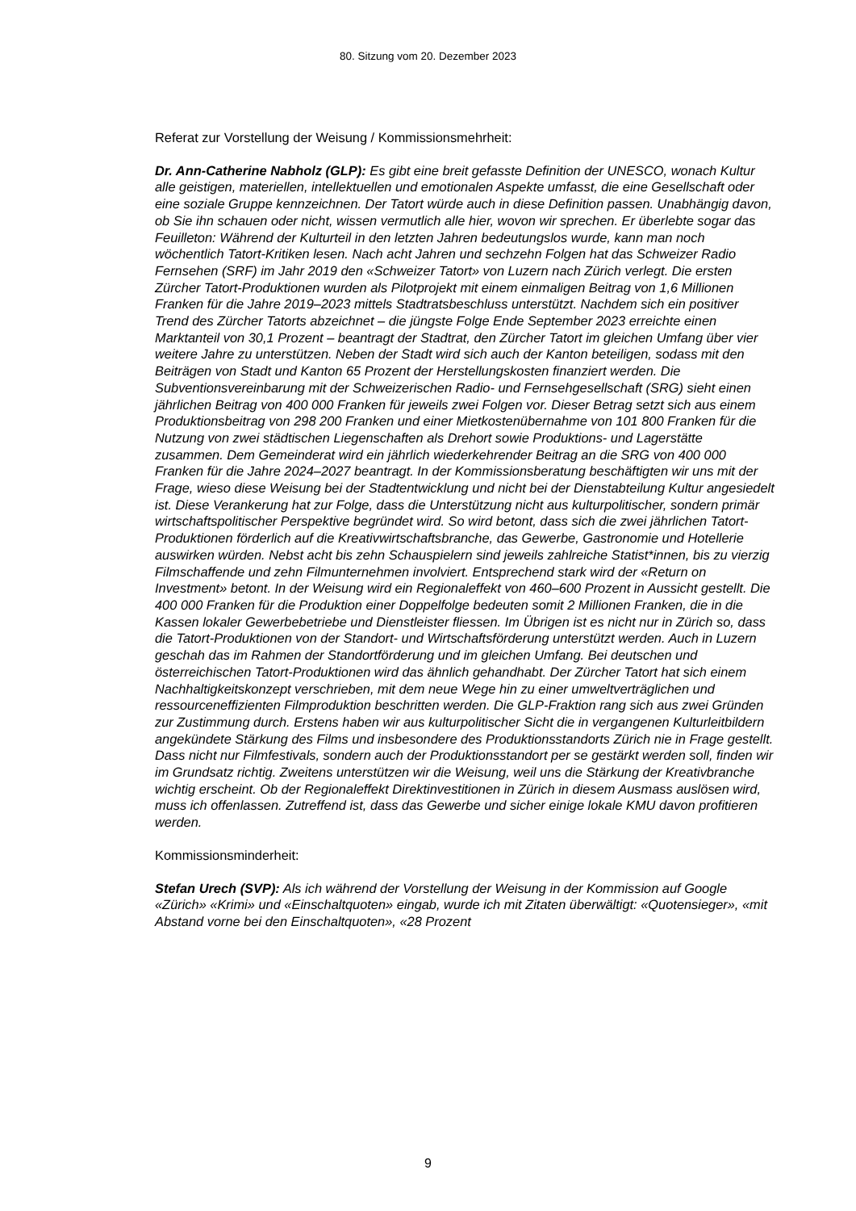80. Sitzung vom 20. Dezember 2023
Referat zur Vorstellung der Weisung / Kommissionsmehrheit:
Dr. Ann-Catherine Nabholz (GLP): Es gibt eine breit gefasste Definition der UNESCO, wonach Kultur alle geistigen, materiellen, intellektuellen und emotionalen Aspekte umfasst, die eine Gesellschaft oder eine soziale Gruppe kennzeichnen. Der Tatort würde auch in diese Definition passen. Unabhängig davon, ob Sie ihn schauen oder nicht, wissen vermutlich alle hier, wovon wir sprechen. Er überlebte sogar das Feuilleton: Während der Kulturteil in den letzten Jahren bedeutungslos wurde, kann man noch wöchentlich Tatort-Kritiken lesen. Nach acht Jahren und sechzehn Folgen hat das Schweizer Radio Fernsehen (SRF) im Jahr 2019 den «Schweizer Tatort» von Luzern nach Zürich verlegt. Die ersten Zürcher Tatort-Produktionen wurden als Pilotprojekt mit einem einmaligen Beitrag von 1,6 Millionen Franken für die Jahre 2019–2023 mittels Stadtratsbeschluss unterstützt. Nachdem sich ein positiver Trend des Zürcher Tatorts abzeichnet – die jüngste Folge Ende September 2023 erreichte einen Marktanteil von 30,1 Prozent – beantragt der Stadtrat, den Zürcher Tatort im gleichen Umfang über vier weitere Jahre zu unterstützen. Neben der Stadt wird sich auch der Kanton beteiligen, sodass mit den Beiträgen von Stadt und Kanton 65 Prozent der Herstellungskosten finanziert werden. Die Subventionsvereinbarung mit der Schweizerischen Radio- und Fernsehgesellschaft (SRG) sieht einen jährlichen Beitrag von 400 000 Franken für jeweils zwei Folgen vor. Dieser Betrag setzt sich aus einem Produktionsbeitrag von 298 200 Franken und einer Mietkostenübernahme von 101 800 Franken für die Nutzung von zwei städtischen Liegenschaften als Drehort sowie Produktions- und Lagerstätte zusammen. Dem Gemeinderat wird ein jährlich wiederkehrender Beitrag an die SRG von 400 000 Franken für die Jahre 2024–2027 beantragt. In der Kommissionsberatung beschäftigten wir uns mit der Frage, wieso diese Weisung bei der Stadtentwicklung und nicht bei der Dienstabteilung Kultur angesiedelt ist. Diese Verankerung hat zur Folge, dass die Unterstützung nicht aus kulturpolitischer, sondern primär wirtschaftspolitischer Perspektive begründet wird. So wird betont, dass sich die zwei jährlichen Tatort-Produktionen förderlich auf die Kreativwirtschaftsbranche, das Gewerbe, Gastronomie und Hotellerie auswirken würden. Nebst acht bis zehn Schauspielern sind jeweils zahlreiche Statist*innen, bis zu vierzig Filmschaffende und zehn Filmunternehmen involviert. Entsprechend stark wird der «Return on Investment» betont. In der Weisung wird ein Regionaleffekt von 460–600 Prozent in Aussicht gestellt. Die 400 000 Franken für die Produktion einer Doppelfolge bedeuten somit 2 Millionen Franken, die in die Kassen lokaler Gewerbebetriebe und Dienstleister fliessen. Im Übrigen ist es nicht nur in Zürich so, dass die Tatort-Produktionen von der Standort- und Wirtschaftsförderung unterstützt werden. Auch in Luzern geschah das im Rahmen der Standortförderung und im gleichen Umfang. Bei deutschen und österreichischen Tatort-Produktionen wird das ähnlich gehandhabt. Der Zürcher Tatort hat sich einem Nachhaltigkeitskonzept verschrieben, mit dem neue Wege hin zu einer umweltverträglichen und ressourceneffizienten Filmproduktion beschritten werden. Die GLP-Fraktion rang sich aus zwei Gründen zur Zustimmung durch. Erstens haben wir aus kulturpolitischer Sicht die in vergangenen Kulturleitbildern angekündete Stärkung des Films und insbesondere des Produktionsstandorts Zürich nie in Frage gestellt. Dass nicht nur Filmfestivals, sondern auch der Produktionsstandort per se gestärkt werden soll, finden wir im Grundsatz richtig. Zweitens unterstützen wir die Weisung, weil uns die Stärkung der Kreativbranche wichtig erscheint. Ob der Regionaleffekt Direktinvestitionen in Zürich in diesem Ausmass auslösen wird, muss ich offenlassen. Zutreffend ist, dass das Gewerbe und sicher einige lokale KMU davon profitieren werden.
Kommissionsminderheit:
Stefan Urech (SVP): Als ich während der Vorstellung der Weisung in der Kommission auf Google «Zürich» «Krimi» und «Einschaltquoten» eingab, wurde ich mit Zitaten überwältigt: «Quotensieger», «mit Abstand vorne bei den Einschaltquoten», «28 Prozent
9